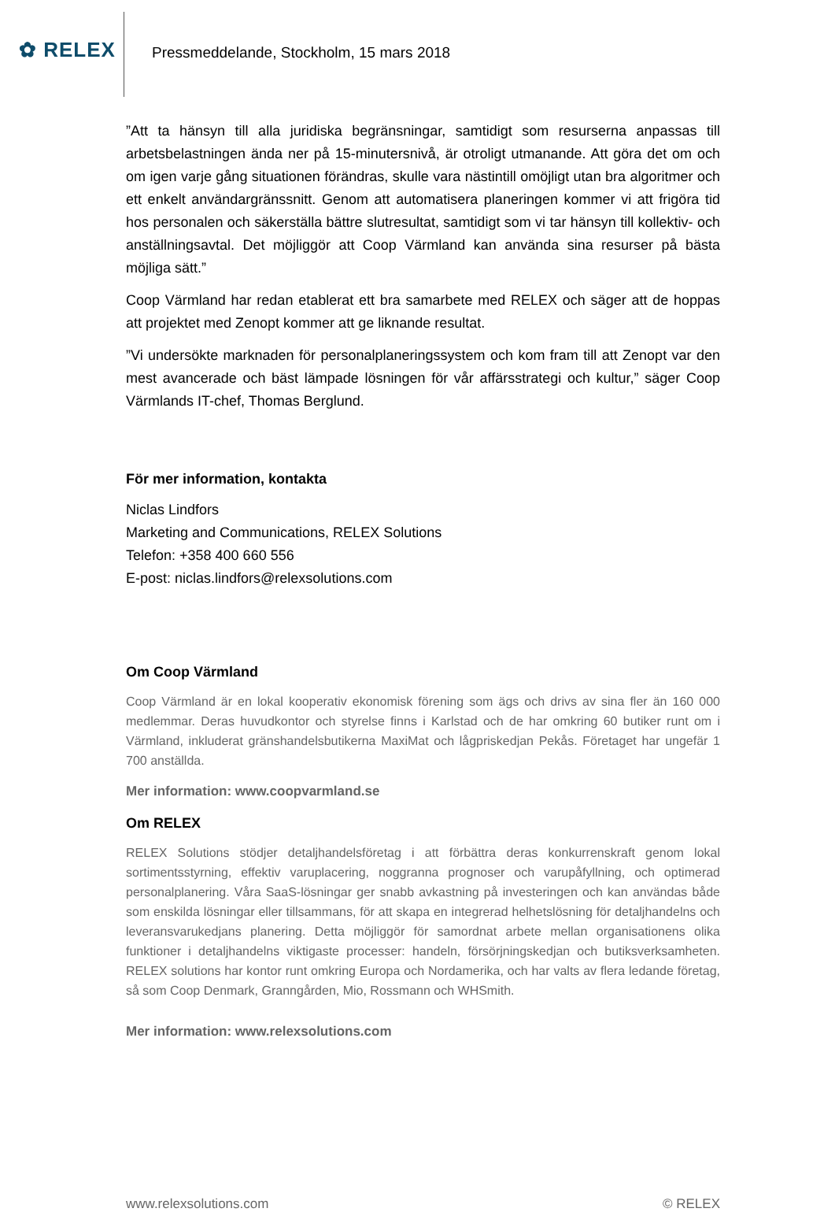✿ RELEX
Pressmeddelande, Stockholm, 15 mars 2018
”Att ta hänsyn till alla juridiska begränsningar, samtidigt som resurserna anpassas till arbetsbelastningen ända ner på 15-minutersnivå, är otroligt utmanande. Att göra det om och om igen varje gång situationen förändras, skulle vara nästintill omöjligt utan bra algoritmer och ett enkelt användargränssnitt. Genom att automatisera planeringen kommer vi att frigöra tid hos personalen och säkerställa bättre slutresultat, samtidigt som vi tar hänsyn till kollektiv- och anställningsavtal. Det möjliggör att Coop Värmland kan använda sina resurser på bästa möjliga sätt.”
Coop Värmland har redan etablerat ett bra samarbete med RELEX och säger att de hoppas att projektet med Zenopt kommer att ge liknande resultat.
”Vi undersökte marknaden för personalplaneringssystem och kom fram till att Zenopt var den mest avancerade och bäst lämpade lösningen för vår affärsstrategi och kultur,” säger Coop Värmlands IT-chef, Thomas Berglund.
För mer information, kontakta
Niclas Lindfors
Marketing and Communications, RELEX Solutions
Telefon: +358 400 660 556
E-post: niclas.lindfors@relexsolutions.com
Om Coop Värmland
Coop Värmland är en lokal kooperativ ekonomisk förening som ägs och drivs av sina fler än 160 000 medlemmar. Deras huvudkontor och styrelse finns i Karlstad och de har omkring 60 butiker runt om i Värmland, inkluderat gränshandelsbutikerna MaxiMat och lågpriskedjan Pekås. Företaget har ungefär 1 700 anställda.
Mer information: www.coopvarmland.se
Om RELEX
RELEX Solutions stödjer detaljhandelsföretag i att förbättra deras konkurrenskraft genom lokal sortimentsstyrning, effektiv varuplacering, noggranna prognoser och varupåfyllning, och optimerad personalplanering. Våra SaaS-lösningar ger snabb avkastning på investeringen och kan användas både som enskilda lösningar eller tillsammans, för att skapa en integrerad helhetslösning för detaljhandelns och leveransvarukedjans planering. Detta möjliggör för samordnat arbete mellan organisationens olika funktioner i detaljhandelns viktigaste processer: handeln, försörjningskedjan och butiksverksamheten. RELEX solutions har kontor runt omkring Europa och Nordamerika, och har valts av flera ledande företag, så som Coop Denmark, Granngården, Mio, Rossmann och WHSmith.
Mer information: www.relexsolutions.com
www.relexsolutions.com © RELEX